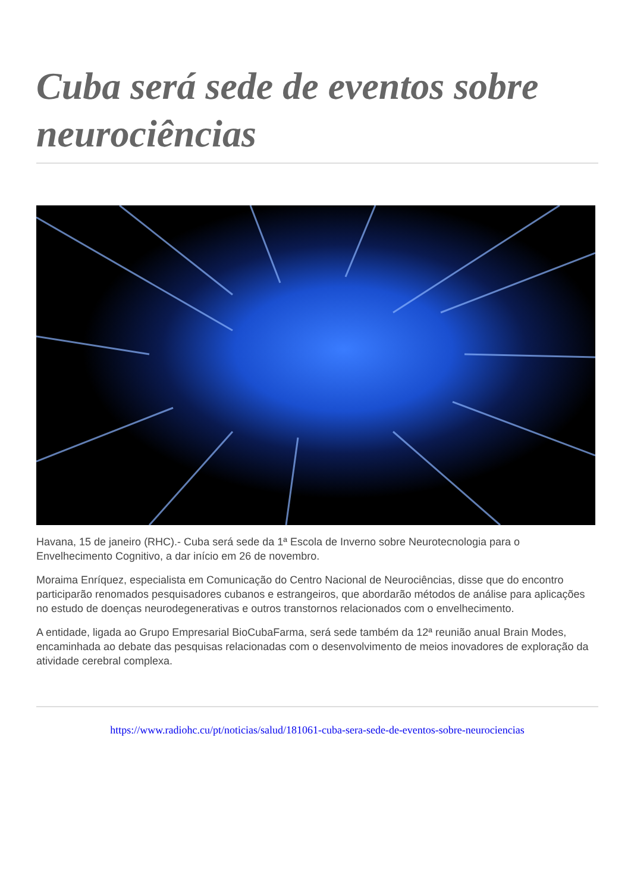Cuba será sede de eventos sobre neurociências
Havana, 15 de janeiro (RHC).- Cuba será sede da 1ª Escola de Inverno sobre Neurotecnologia para o Envelhecimento Cognitivo, a dar início em 26 de novembro.
Moraima Enríquez, especialista em Comunicação do Centro Nacional de Neurociências, disse que do encontro participarão renomados pesquisadores cubanos e estrangeiros, que abordarão métodos de análise para aplicações no estudo de doenças neurodegenerativas e outros transtornos relacionados com o envelhecimento.
A entidade, ligada ao Grupo Empresarial BioCubaFarma, será sede também da 12ª reunião anual Brain Modes, encaminhada ao debate das pesquisas relacionadas com o desenvolvimento de meios inovadores de exploração da atividade cerebral complexa.
https://www.radiohc.cu/pt/noticias/salud/181061-cuba-sera-sede-de-eventos-sobre-neurociencias